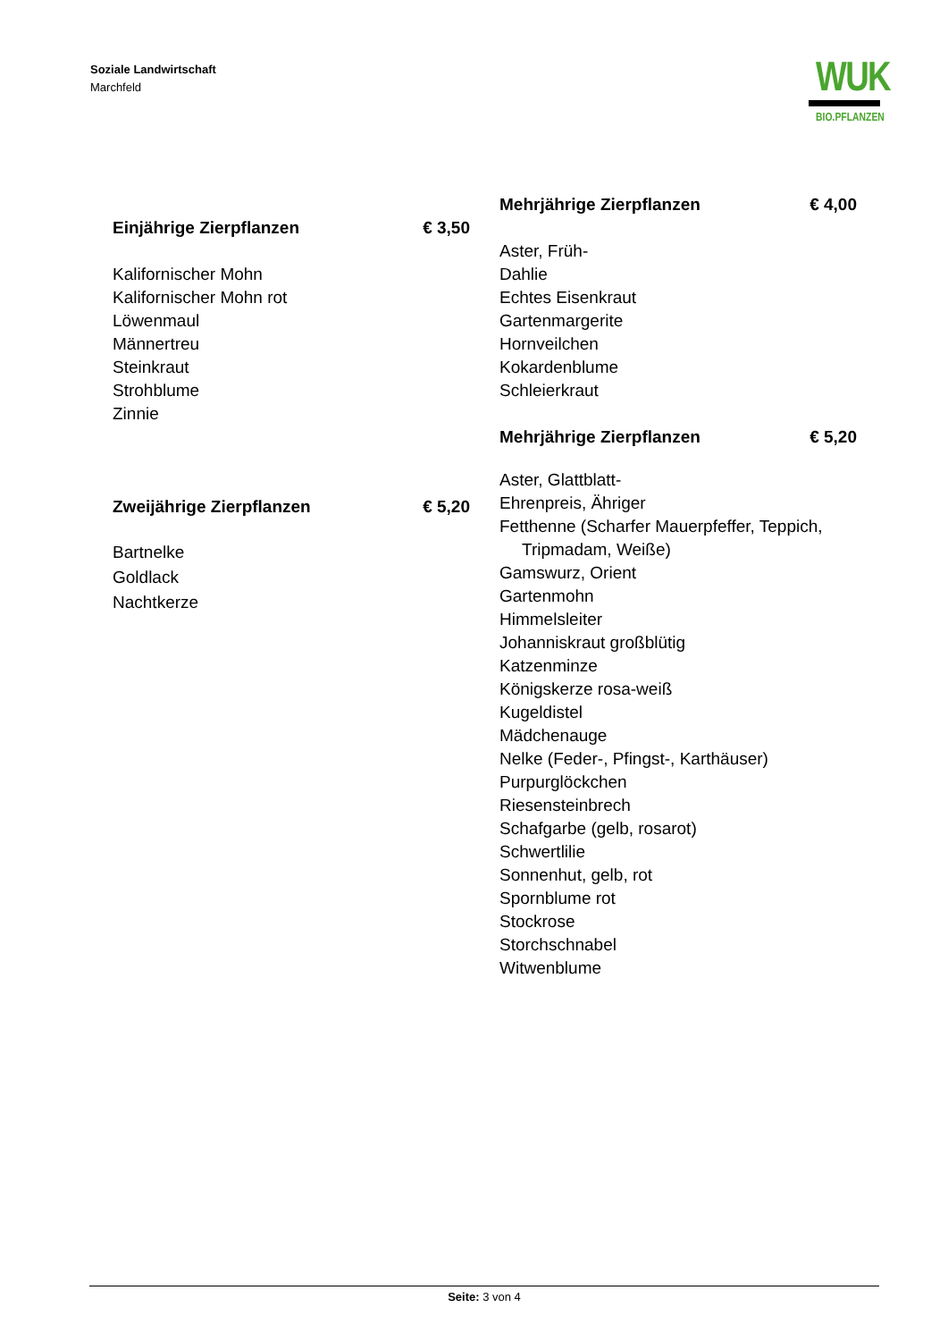Soziale Landwirtschaft
Marchfeld
WUK
BIO.PFLANZEN
Einjährige Zierpflanzen € 3,50
Kalifornischer Mohn
Kalifornischer Mohn rot
Löwenmaul
Männertreu
Steinkraut
Strohblume
Zinnie
Zweijährige Zierpflanzen € 5,20
Bartnelke
Goldlack
Nachtkerze
Mehrjährige Zierpflanzen € 4,00
Aster, Früh-
Dahlie
Echtes Eisenkraut
Gartenmargerite
Hornveilchen
Kokardenblume
Schleierkraut
Mehrjährige Zierpflanzen € 5,20
Aster, Glattblatt-
Ehrenpreis, Ähriger
Fetthenne (Scharfer Mauerpfeffer, Teppich,
Tripmadam, Weiße)
Gamswurz, Orient
Gartenmohn
Himmelsleiter
Johanniskraut großblütig
Katzenminze
Königskerze rosa-weiß
Kugeldistel
Mädchenauge
Nelke (Feder-, Pfingst-, Karthäuser)
Purpurglöckchen
Riesensteinbrech
Schafgarbe (gelb, rosarot)
Schwertlilie
Sonnenhut, gelb, rot
Spornblume rot
Stockrose
Storchschnabel
Witwenblume
Seite: 3 von 4